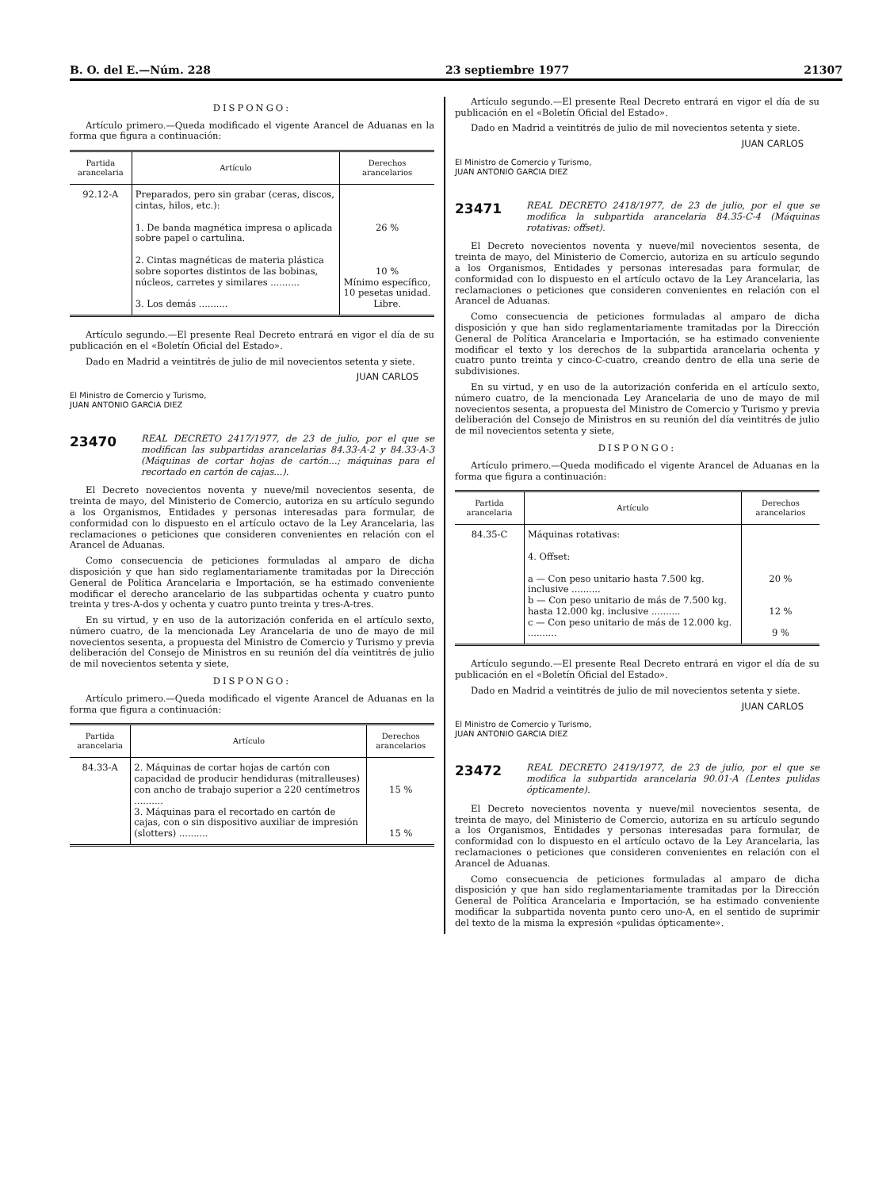B. O. del E.—Núm. 228 23 septiembre 1977 21307
DISPONGO:
Artículo primero.—Queda modificado el vigente Arancel de Aduanas en la forma que figura a continuación:
| Partida arancelaria | Artículo | Derechos arancelarios |
| --- | --- | --- |
| 92.12-A | Preparados, pero sin grabar (ceras, discos, cintas, hilos, etc.): 1. De banda magnética impresa o aplicada sobre papel o cartulina. 2. Cintas magnéticas de materia plástica sobre soportes distintos de las bobinas, núcleos, carretes y similares .......... 3. Los demás .......... | 26 % 10 % Mínimo específico, 10 pesetas unidad. Libre. |
Artículo segundo.—El presente Real Decreto entrará en vigor el día de su publicación en el «Boletín Oficial del Estado».
Dado en Madrid a veintitrés de julio de mil novecientos setenta y siete.
JUAN CARLOS
El Ministro de Comercio y Turismo,
JUAN ANTONIO GARCIA DIEZ
23470 REAL DECRETO 2417/1977, de 23 de julio, por el que se modifican las subpartidas arancelarias 84.33-A-2 y 84.33-A-3 (Máquinas de cortar hojas de cartón...; máquinas para el recortado en cartón de cajas...).
El Decreto novecientos noventa y nueve/mil novecientos sesenta, de treinta de mayo, del Ministerio de Comercio, autoriza en su artículo segundo a los Organismos, Entidades y personas interesadas para formular, de conformidad con lo dispuesto en el artículo octavo de la Ley Arancelaria, las reclamaciones o peticiones que consideren convenientes en relación con el Arancel de Aduanas.
Como consecuencia de peticiones formuladas al amparo de dicha disposición y que han sido reglamentariamente tramitadas por la Dirección General de Política Arancelaria e Importación, se ha estimado conveniente modificar el derecho arancelario de las subpartidas ochenta y cuatro punto treinta y tres-A-dos y ochenta y cuatro punto treinta y tres-A-tres.
En su virtud, y en uso de la autorización conferida en el artículo sexto, número cuatro, de la mencionada Ley Arancelaria de uno de mayo de mil novecientos sesenta, a propuesta del Ministro de Comercio y Turismo y previa deliberación del Consejo de Ministros en su reunión del día veintitrés de julio de mil novecientos setenta y siete,
DISPONGO:
Artículo primero.—Queda modificado el vigente Arancel de Aduanas en la forma que figura a continuación:
| Partida arancelaria | Artículo | Derechos arancelarios |
| --- | --- | --- |
| 84.33-A | 2. Máquinas de cortar hojas de cartón con capacidad de producir hendiduras (mitralleuses) con ancho de trabajo superior a 220 centímetros .......... 3. Máquinas para el recortado en cartón de cajas, con o sin dispositivo auxiliar de impresión (slotters) .......... | 15 % 15 % |
Artículo segundo.—El presente Real Decreto entrará en vigor el día de su publicación en el «Boletín Oficial del Estado».
Dado en Madrid a veintitrés de julio de mil novecientos setenta y siete.
JUAN CARLOS
El Ministro de Comercio y Turismo,
JUAN ANTONIO GARCIA DIEZ
23471 REAL DECRETO 2418/1977, de 23 de julio, por el que se modifica la subpartida arancelaria 84.35-C-4 (Máquinas rotativas: offset).
El Decreto novecientos noventa y nueve/mil novecientos sesenta, de treinta de mayo, del Ministerio de Comercio, autoriza en su artículo segundo a los Organismos, Entidades y personas interesadas para formular, de conformidad con lo dispuesto en el artículo octavo de la Ley Arancelaria, las reclamaciones o peticiones que consideren convenientes en relación con el Arancel de Aduanas.
Como consecuencia de peticiones formuladas al amparo de dicha disposición y que han sido reglamentariamente tramitadas por la Dirección General de Política Arancelaria e Importación, se ha estimado conveniente modificar el texto y los derechos de la subpartida arancelaria ochenta y cuatro punto treinta y cinco-C-cuatro, creando dentro de ella una serie de subdivisiones.
En su virtud, y en uso de la autorización conferida en el artículo sexto, número cuatro, de la mencionada Ley Arancelaria de uno de mayo de mil novecientos sesenta, a propuesta del Ministro de Comercio y Turismo y previa deliberación del Consejo de Ministros en su reunión del día veintitrés de julio de mil novecientos setenta y siete,
DISPONGO:
Artículo primero.—Queda modificado el vigente Arancel de Aduanas en la forma que figura a continuación:
| Partida arancelaria | Artículo | Derechos arancelarios |
| --- | --- | --- |
| 84.35-C | Máquinas rotativas: 4. Offset: a — Con peso unitario hasta 7.500 kg. inclusive .......... b — Con peso unitario de más de 7.500 kg. hasta 12.000 kg. inclusive .......... c — Con peso unitario de más de 12.000 kg. .......... | 20 % 12 % 9 % |
Artículo segundo.—El presente Real Decreto entrará en vigor el día de su publicación en el «Boletín Oficial del Estado».
Dado en Madrid a veintitrés de julio de mil novecientos setenta y siete.
JUAN CARLOS
El Ministro de Comercio y Turismo,
JUAN ANTONIO GARCIA DIEZ
23472 REAL DECRETO 2419/1977, de 23 de julio, por el que se modifica la subpartida arancelaria 90.01-A (Lentes pulidas ópticamente).
El Decreto novecientos noventa y nueve/mil novecientos sesenta, de treinta de mayo, del Ministerio de Comercio, autoriza en su artículo segundo a los Organismos, Entidades y personas interesadas para formular, de conformidad con lo dispuesto en el artículo octavo de la Ley Arancelaria, las reclamaciones o peticiones que consideren convenientes en relación con el Arancel de Aduanas.
Como consecuencia de peticiones formuladas al amparo de dicha disposición y que han sido reglamentariamente tramitadas por la Dirección General de Política Arancelaria e Importación, se ha estimado conveniente modificar la subpartida noventa punto cero uno-A, en el sentido de suprimir del texto de la misma la expresión «pulidas ópticamente».